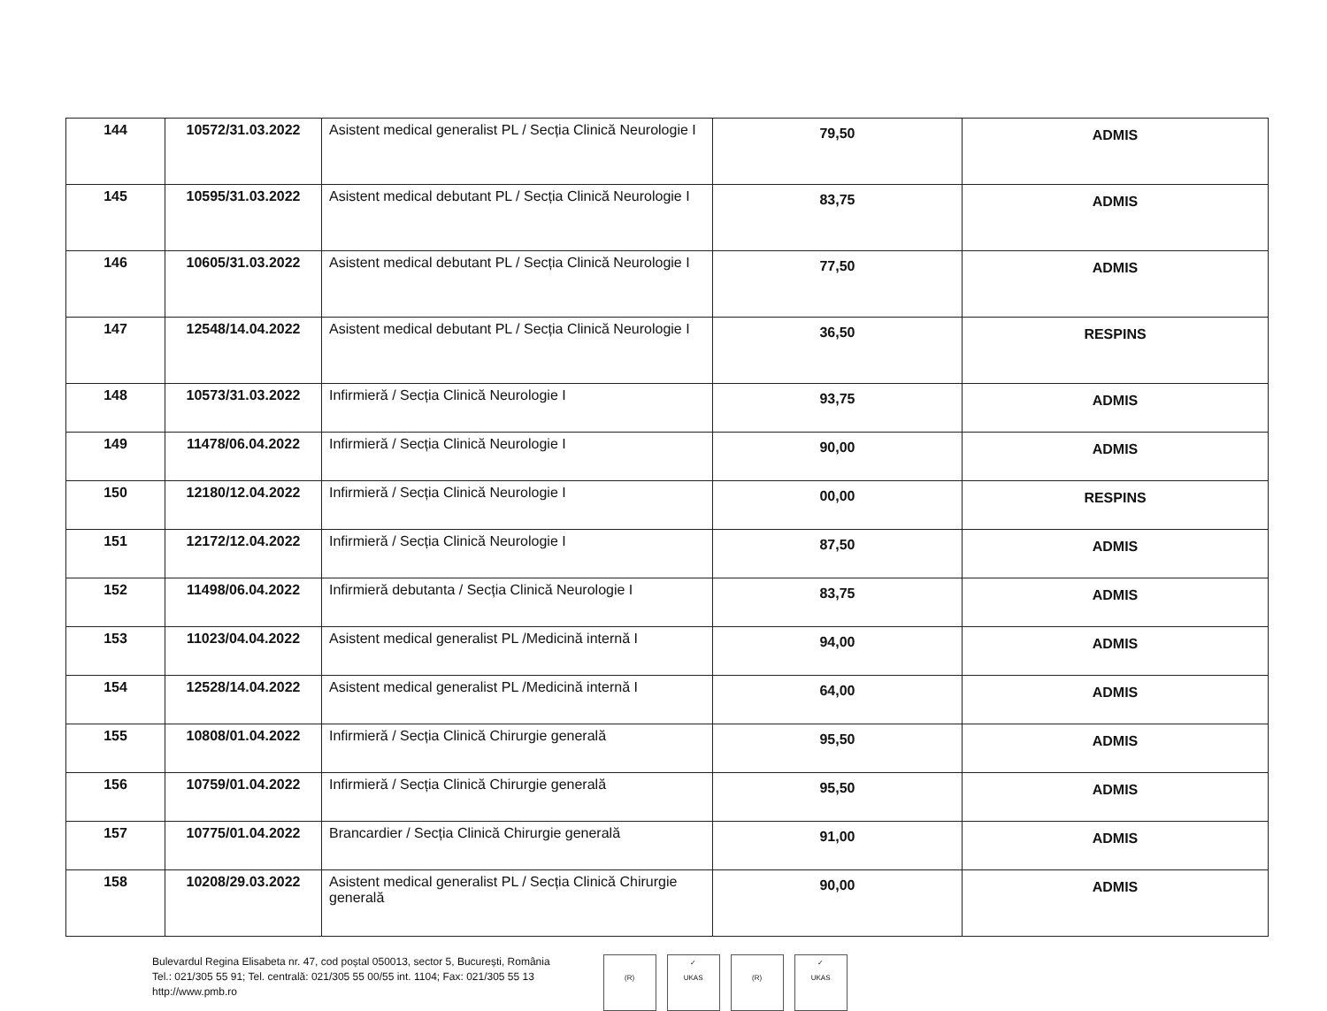| 144 | 10572/31.03.2022 | Asistent medical generalist PL / Secția Clinică Neurologie I | 79,50 | ADMIS |
| 145 | 10595/31.03.2022 | Asistent medical debutant PL / Secția Clinică Neurologie I | 83,75 | ADMIS |
| 146 | 10605/31.03.2022 | Asistent medical debutant PL / Secția Clinică Neurologie I | 77,50 | ADMIS |
| 147 | 12548/14.04.2022 | Asistent medical debutant PL / Secția Clinică Neurologie I | 36,50 | RESPINS |
| 148 | 10573/31.03.2022 | Infirmieră / Secția Clinică Neurologie I | 93,75 | ADMIS |
| 149 | 11478/06.04.2022 | Infirmieră / Secția Clinică Neurologie I | 90,00 | ADMIS |
| 150 | 12180/12.04.2022 | Infirmieră / Secția Clinică Neurologie I | 00,00 | RESPINS |
| 151 | 12172/12.04.2022 | Infirmieră / Secția Clinică Neurologie I | 87,50 | ADMIS |
| 152 | 11498/06.04.2022 | Infirmieră debutanta / Secția Clinică Neurologie I | 83,75 | ADMIS |
| 153 | 11023/04.04.2022 | Asistent medical generalist PL /Medicină internă I | 94,00 | ADMIS |
| 154 | 12528/14.04.2022 | Asistent medical generalist PL /Medicină internă I | 64,00 | ADMIS |
| 155 | 10808/01.04.2022 | Infirmieră / Secția Clinică Chirurgie generală | 95,50 | ADMIS |
| 156 | 10759/01.04.2022 | Infirmieră / Secția Clinică Chirurgie generală | 95,50 | ADMIS |
| 157 | 10775/01.04.2022 | Brancardier / Secția Clinică Chirurgie generală | 91,00 | ADMIS |
| 158 | 10208/29.03.2022 | Asistent medical generalist PL / Secția Clinică Chirurgie generală | 90,00 | ADMIS |
Bulevardul Regina Elisabeta nr. 47, cod poștal 050013, sector 5, București, România
Tel.: 021/305 55 91; Tel. centrală: 021/305 55 00/55 int. 1104; Fax: 021/305 55 13
http://www.pmb.ro
(R) ✓
UKAS
(R) ✓
UKAS